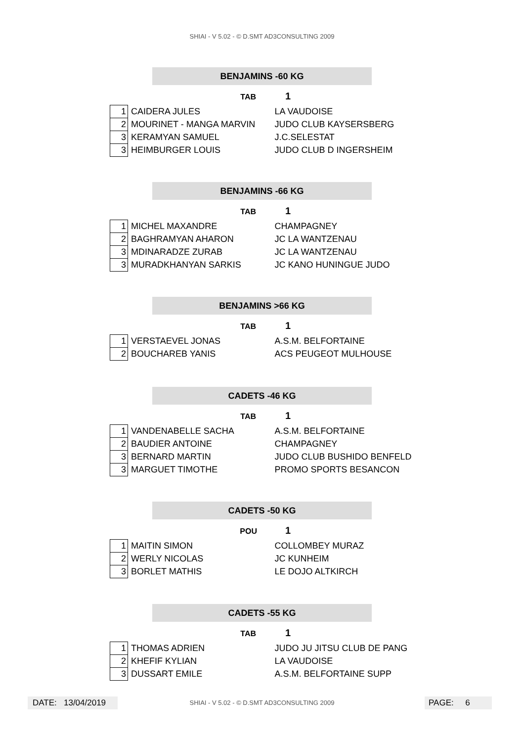SHIAI - V 5.02 - © D.SMT AD3CONSULTING 2009
BENJAMINS -60 KG
TAB 1
| 1 | CAIDERA JULES | LA VAUDOISE |
| 2 | MOURINET - MANGA MARVIN | JUDO CLUB KAYSERSBERG |
| 3 | KERAMYAN SAMUEL | J.C.SELESTAT |
| 3 | HEIMBURGER LOUIS | JUDO CLUB D INGERSHEIM |
BENJAMINS -66 KG
TAB 1
| 1 | MICHEL MAXANDRE | CHAMPAGNEY |
| 2 | BAGHRAMYAN AHARON | JC LA WANTZENAU |
| 3 | MDINARADZE ZURAB | JC LA WANTZENAU |
| 3 | MURADKHANYAN SARKIS | JC KANO HUNINGUE JUDO |
BENJAMINS >66 KG
TAB 1
| 1 | VERSTAEVEL JONAS | A.S.M. BELFORTAINE |
| 2 | BOUCHAREB YANIS | ACS PEUGEOT MULHOUSE |
CADETS -46 KG
TAB 1
| 1 | VANDENABELLE SACHA | A.S.M. BELFORTAINE |
| 2 | BAUDIER ANTOINE | CHAMPAGNEY |
| 3 | BERNARD MARTIN | JUDO CLUB BUSHIDO BENFELD |
| 3 | MARGUET TIMOTHE | PROMO SPORTS BESANCON |
CADETS -50 KG
POU 1
| 1 | MAITIN SIMON | COLLOMBEY MURAZ |
| 2 | WERLY NICOLAS | JC KUNHEIM |
| 3 | BORLET MATHIS | LE DOJO ALTKIRCH |
CADETS -55 KG
TAB 1
| 1 | THOMAS ADRIEN | JUDO JU JITSU CLUB DE PANG |
| 2 | KHEFIF KYLIAN | LA VAUDOISE |
| 3 | DUSSART EMILE | A.S.M. BELFORTAINE SUPP |
DATE: 13/04/2019
SHIAI - V 5.02 - © D.SMT AD3CONSULTING 2009 PAGE: 6